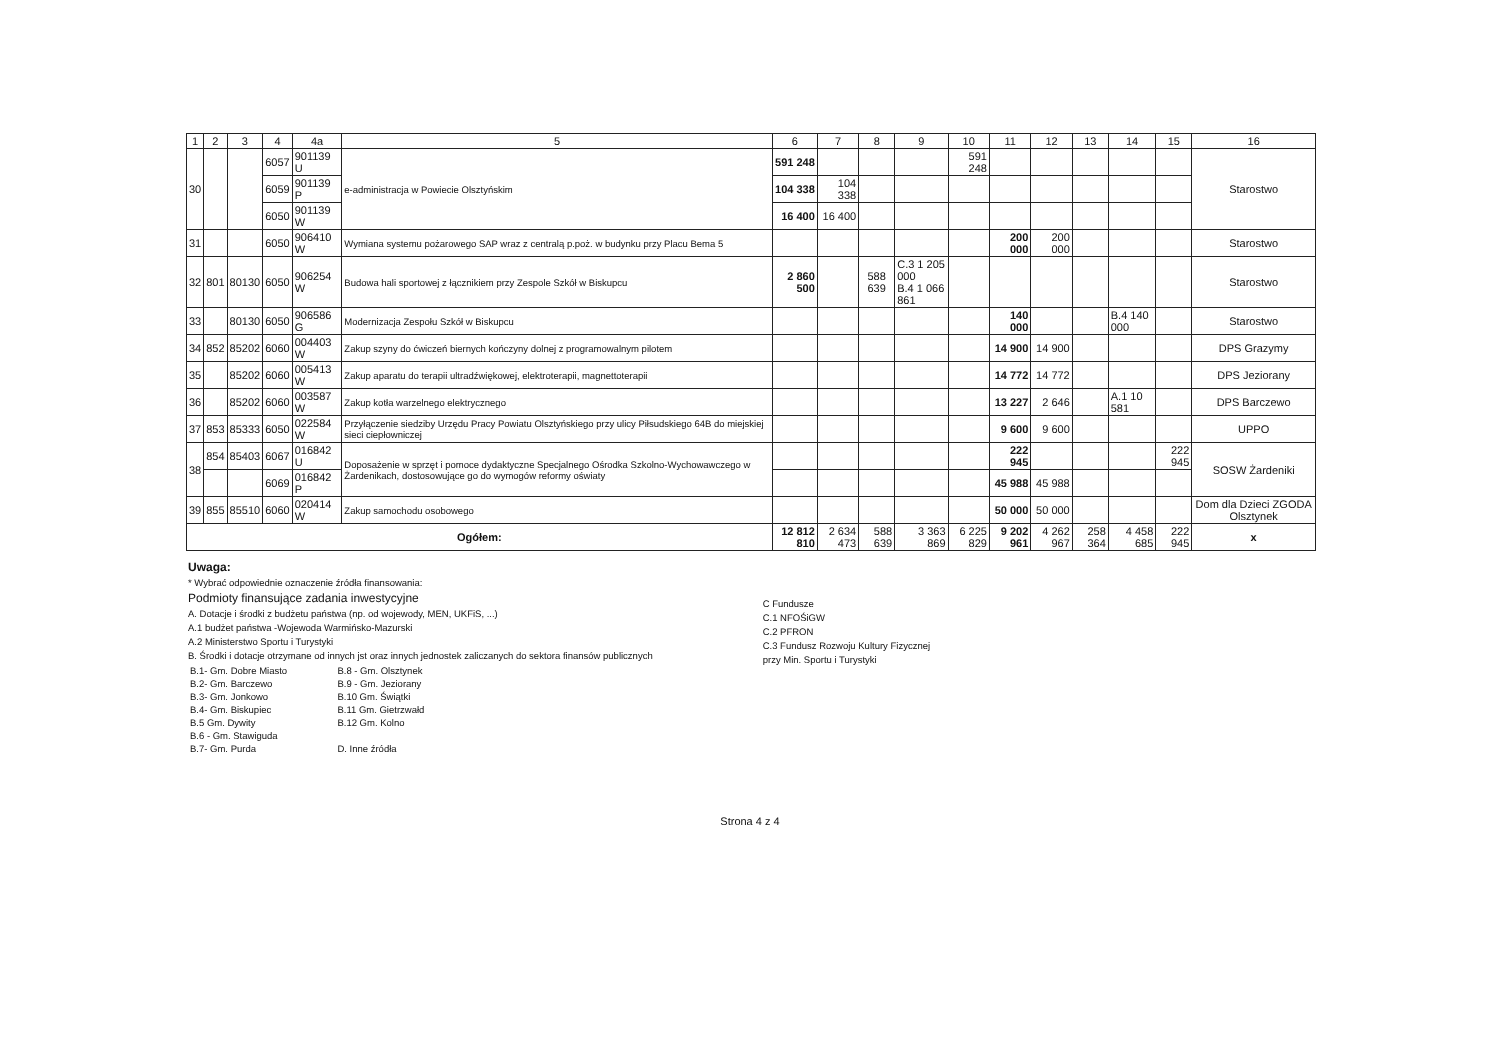| 1 | 2 | 3 | 4 | 4a | 5 | 6 | 7 | 8 | 9 | 10 | 11 | 12 | 13 | 14 | 15 | 16 |
| --- | --- | --- | --- | --- | --- | --- | --- | --- | --- | --- | --- | --- | --- | --- | --- | --- |
| 30 | | | 6057 | 901139 U | e-administracja w Powiecie Olsztyńskim | 591 248 | | | | 591 248 | | | | | | Starostwo |
| | | | 6059 | 901139 P | | 104 338 | 104 338 | | | | | | | | | |
| | | | 6050 | 901139 W | | 16 400 | 16 400 | | | | | | | | | |
| 31 | | | 6050 | 906410 W | Wymiana systemu pożarowego SAP wraz z centralą p.poż. w budynku przy Placu Bema 5 | | | | | | 200 000 | 200 000 | | | | Starostwo |
| 32 | 801 | 80130 | 6050 | 906254 W | Budowa hali sportowej z łącznikiem przy Zespole Szkół w Biskupcu | 2 860 500 | | 588 639 | C.3 1 205 000 B.4 1 066 861 | | | | | | | Starostwo |
| 33 | | 80130 | 6050 | 906586 G | Modernizacja Zespołu Szkół w Biskupcu | | | | | | 140 000 | | | B.4 140 000 | | Starostwo |
| 34 | 852 | 85202 | 6060 | 004403 W | Zakup szyny do ćwiczeń biernych kończyny dolnej z programowalnym pilotem | | | | | | 14 900 | 14 900 | | | | DPS Grazymy |
| 35 | | 85202 | 6060 | 005413 W | Zakup aparatu do terapii ultradźwiękowej, elektroterapii, magnettoterapii | | | | | | 14 772 | 14 772 | | | | DPS Jeziorany |
| 36 | | 85202 | 6060 | 003587 W | Zakup kotła warzelnego elektrycznego | | | | | | 13 227 | 2 646 | | A.1 10 581 | | DPS Barczewo |
| 37 | 853 | 85333 | 6050 | 022584 W | Przyłączenie siedziby Urzędu Pracy Powiatu Olsztyńskiego przy ulicy Piłsudskiego 64B do miejskiej sieci ciepłowniczej | | | | | | 9 600 | 9 600 | | | | UPPO |
| 38 | 854 | 85403 | 6067 | 016842 U | Doposażenie w sprzęt i pomoce dydaktyczne Specjalnego Ośrodka Szkolno-Wychowawczego w Żardenikach, dostosowujące go do wymogów reformy oświaty | | | | | | 222 945 | | | | 222 945 | SOSW Żardeniki |
| | | | 6069 | 016842 P | | | | | | | 45 988 | 45 988 | | | | |
| 39 | 855 | 85510 | 6060 | 020414 W | Zakup samochodu osobowego | | | | | | 50 000 | 50 000 | | | | Dom dla Dzieci ZGODA Olsztynek |
| Ogółem: | | | | | | 12 812 810 | 2 634 473 | 588 639 | 3 363 869 | 6 225 829 | 9 202 961 | 4 262 967 | 258 364 | 4 458 685 | 222 945 | x |
Uwaga:
* Wybrać odpowiednie oznaczenie źródła finansowania:
Podmioty finansujące zadania inwestycyjne
A. Dotacje i środki z budżetu państwa (np. od wojewody, MEN, UKFiS, ...)
A.1 budżet państwa -Wojewoda Warmińsko-Mazurski
A.2 Ministerstwo Sportu i Turystyki
B. Środki i dotacje otrzymane od innych jst oraz innych jednostek zaliczanych do sektora finansów publicznych
| B.1- Gm. Dobre Miasto | B.8 - Gm. Olsztynek |
| B.2- Gm. Barczewo | B.9 - Gm. Jeziorany |
| B.3- Gm. Jonkowo | B.10 Gm. Świątki |
| B.4- Gm. Biskupiec | B.11 Gm. Gietrzwałd |
| B.5 Gm. Dywity | B.12 Gm. Kolno |
| B.6 - Gm. Stawiguda | |
| B.7- Gm. Purda | D. Inne źródła |
C Fundusze
C.1 NFOŚiGW
C.2 PFRON
C.3 Fundusz Rozwoju Kultury Fizycznej
przy Min. Sportu i Turystyki
Strona 4 z 4